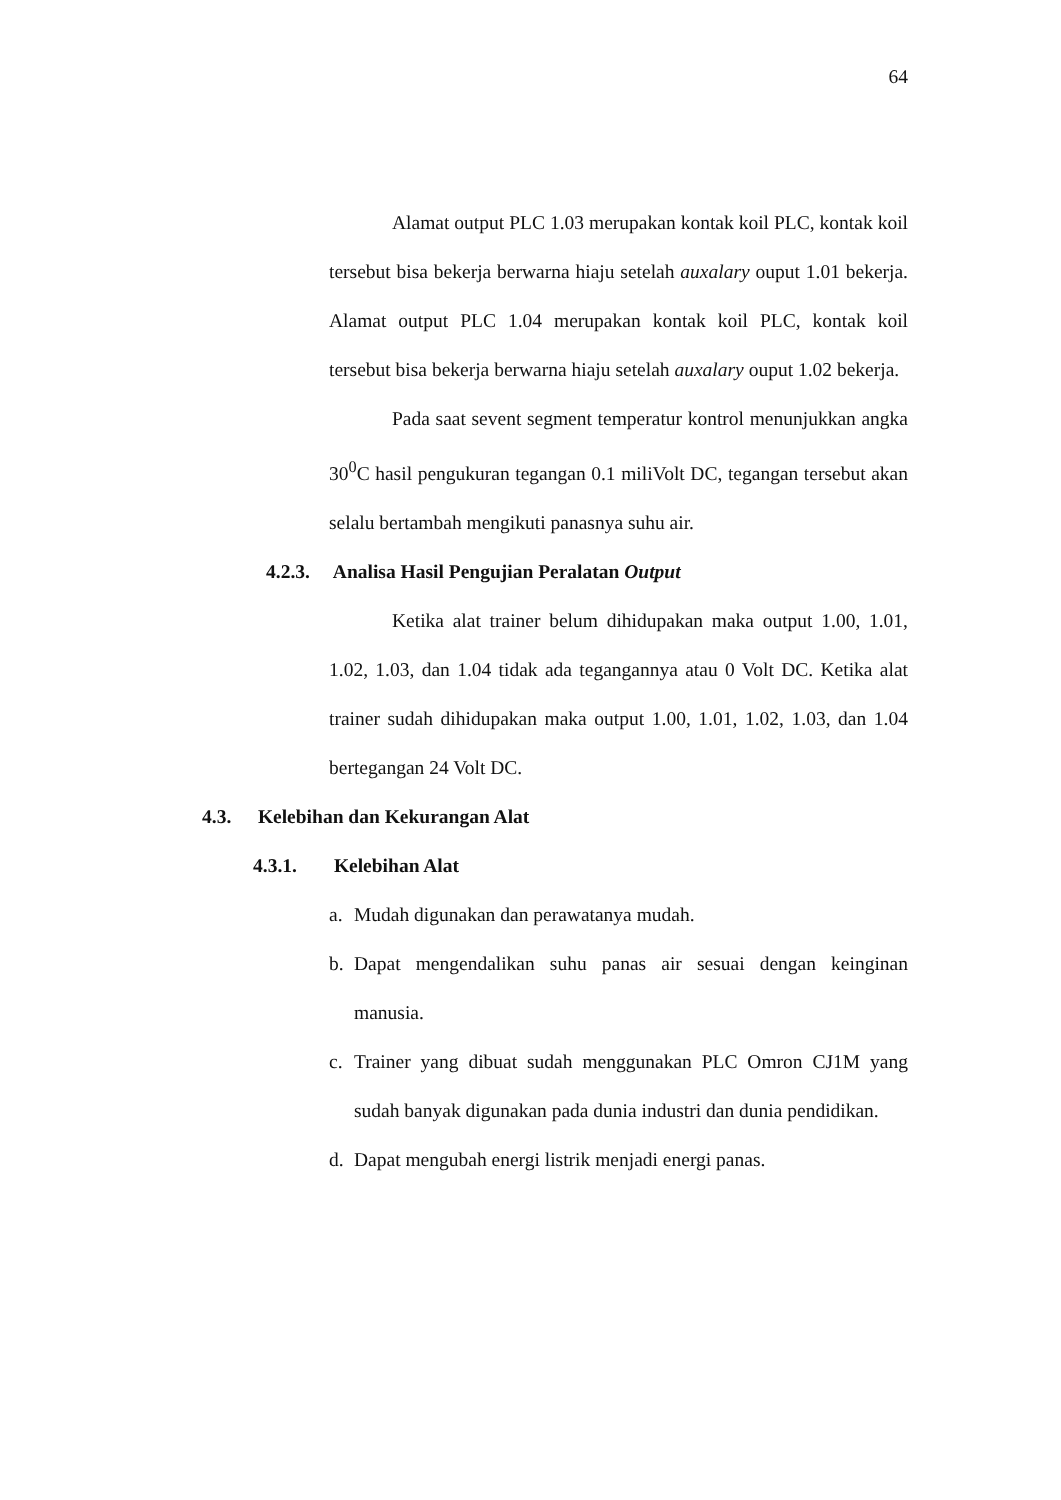64
Alamat output PLC 1.03 merupakan kontak koil PLC, kontak koil tersebut bisa bekerja berwarna hiaju setelah auxalary ouput 1.01 bekerja. Alamat output PLC 1.04 merupakan kontak koil PLC, kontak koil tersebut bisa bekerja berwarna hiaju setelah auxalary ouput 1.02 bekerja.
Pada saat sevent segment temperatur kontrol menunjukkan angka 30<sup>0</sup>C hasil pengukuran tegangan 0.1 miliVolt DC, tegangan tersebut akan selalu bertambah mengikuti panasnya suhu air.
4.2.3. Analisa Hasil Pengujian Peralatan Output
Ketika alat trainer belum dihidupakan maka output 1.00, 1.01, 1.02, 1.03, dan 1.04 tidak ada tegangannya atau 0 Volt DC. Ketika alat trainer sudah dihidupakan maka output 1.00, 1.01, 1.02, 1.03, dan 1.04 bertegangan 24 Volt DC.
4.3. Kelebihan dan Kekurangan Alat
4.3.1. Kelebihan Alat
a. Mudah digunakan dan perawatanya mudah.
b. Dapat mengendalikan suhu panas air sesuai dengan keinginan manusia.
c. Trainer yang dibuat sudah menggunakan PLC Omron CJ1M yang sudah banyak digunakan pada dunia industri dan dunia pendidikan.
d. Dapat mengubah energi listrik menjadi energi panas.